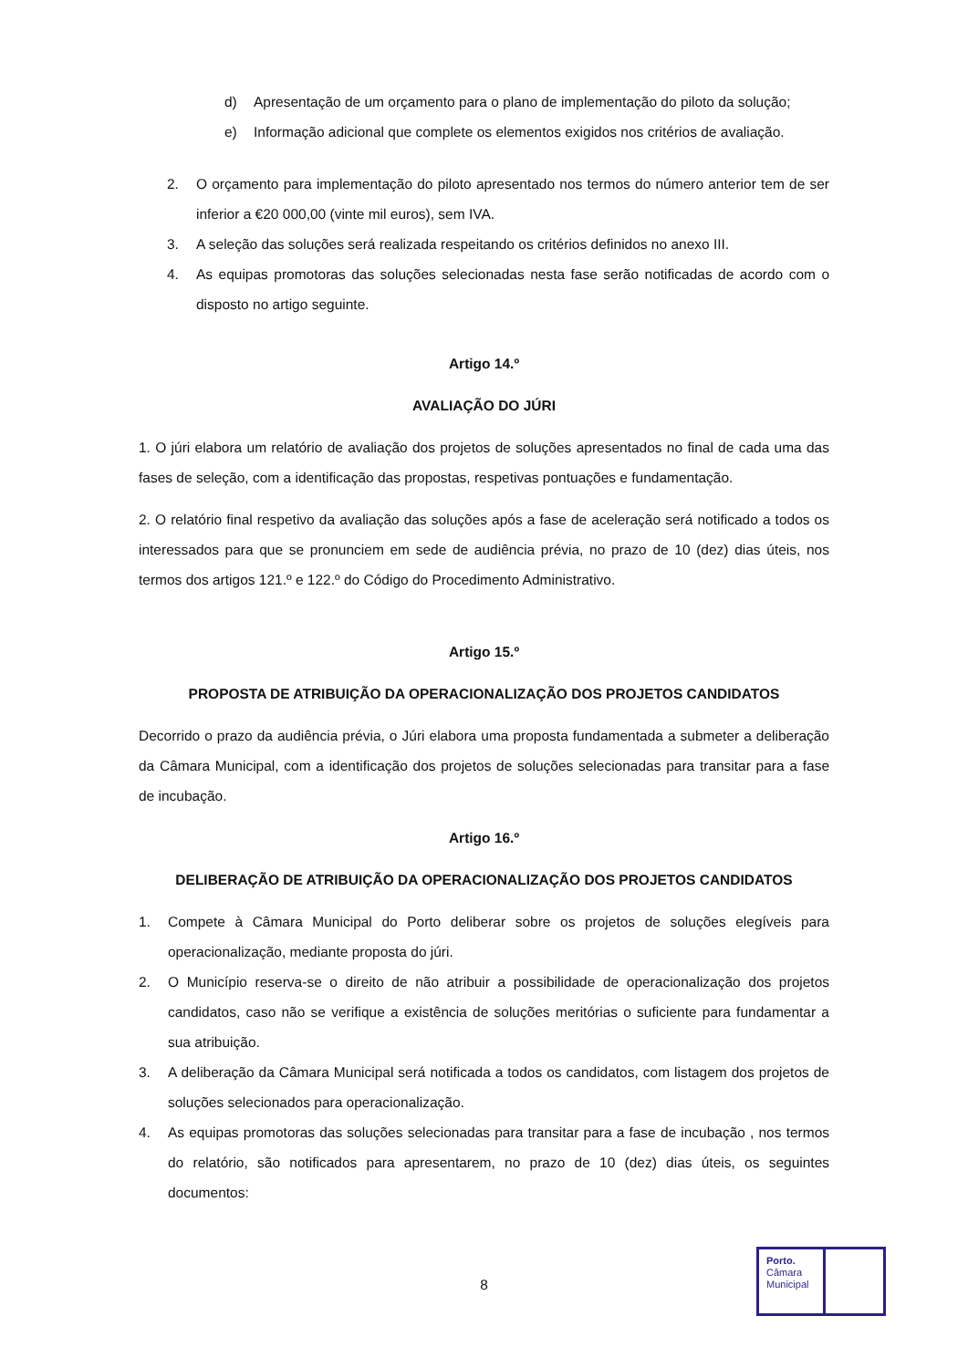d) Apresentação de um orçamento para o plano de implementação do piloto da solução;
e) Informação adicional que complete os elementos exigidos nos critérios de avaliação.
2. O orçamento para implementação do piloto apresentado nos termos do número anterior tem de ser inferior a €20 000,00 (vinte mil euros), sem IVA.
3. A seleção das soluções será realizada respeitando os critérios definidos no anexo III.
4. As equipas promotoras das soluções selecionadas nesta fase serão notificadas de acordo com o disposto no artigo seguinte.
Artigo 14.º
AVALIAÇÃO DO JÚRI
1. O júri elabora um relatório de avaliação dos projetos de soluções apresentados no final de cada uma das fases de seleção, com a identificação das propostas, respetivas pontuações e fundamentação.
2. O relatório final respetivo da avaliação das soluções após a fase de aceleração será notificado a todos os interessados para que se pronunciem em sede de audiência prévia, no prazo de 10 (dez) dias úteis, nos termos dos artigos 121.º e 122.º do Código do Procedimento Administrativo.
Artigo 15.º
PROPOSTA DE ATRIBUIÇÃO DA OPERACIONALIZAÇÃO DOS PROJETOS CANDIDATOS
Decorrido o prazo da audiência prévia, o Júri elabora uma proposta fundamentada a submeter a deliberação da Câmara Municipal, com a identificação dos projetos de soluções selecionadas para transitar para a fase de incubação.
Artigo 16.º
DELIBERAÇÃO DE ATRIBUIÇÃO DA OPERACIONALIZAÇÃO DOS PROJETOS CANDIDATOS
1. Compete à Câmara Municipal do Porto deliberar sobre os projetos de soluções elegíveis para operacionalização, mediante proposta do júri.
2. O Município reserva-se o direito de não atribuir a possibilidade de operacionalização dos projetos candidatos, caso não se verifique a existência de soluções meritórias o suficiente para fundamentar a sua atribuição.
3. A deliberação da Câmara Municipal será notificada a todos os candidatos, com listagem dos projetos de soluções selecionados para operacionalização.
4. As equipas promotoras das soluções selecionadas para transitar para a fase de incubação , nos termos do relatório, são notificados para apresentarem, no prazo de 10 (dez) dias úteis, os seguintes documentos:
8
Porto.
Câmara
Municipal